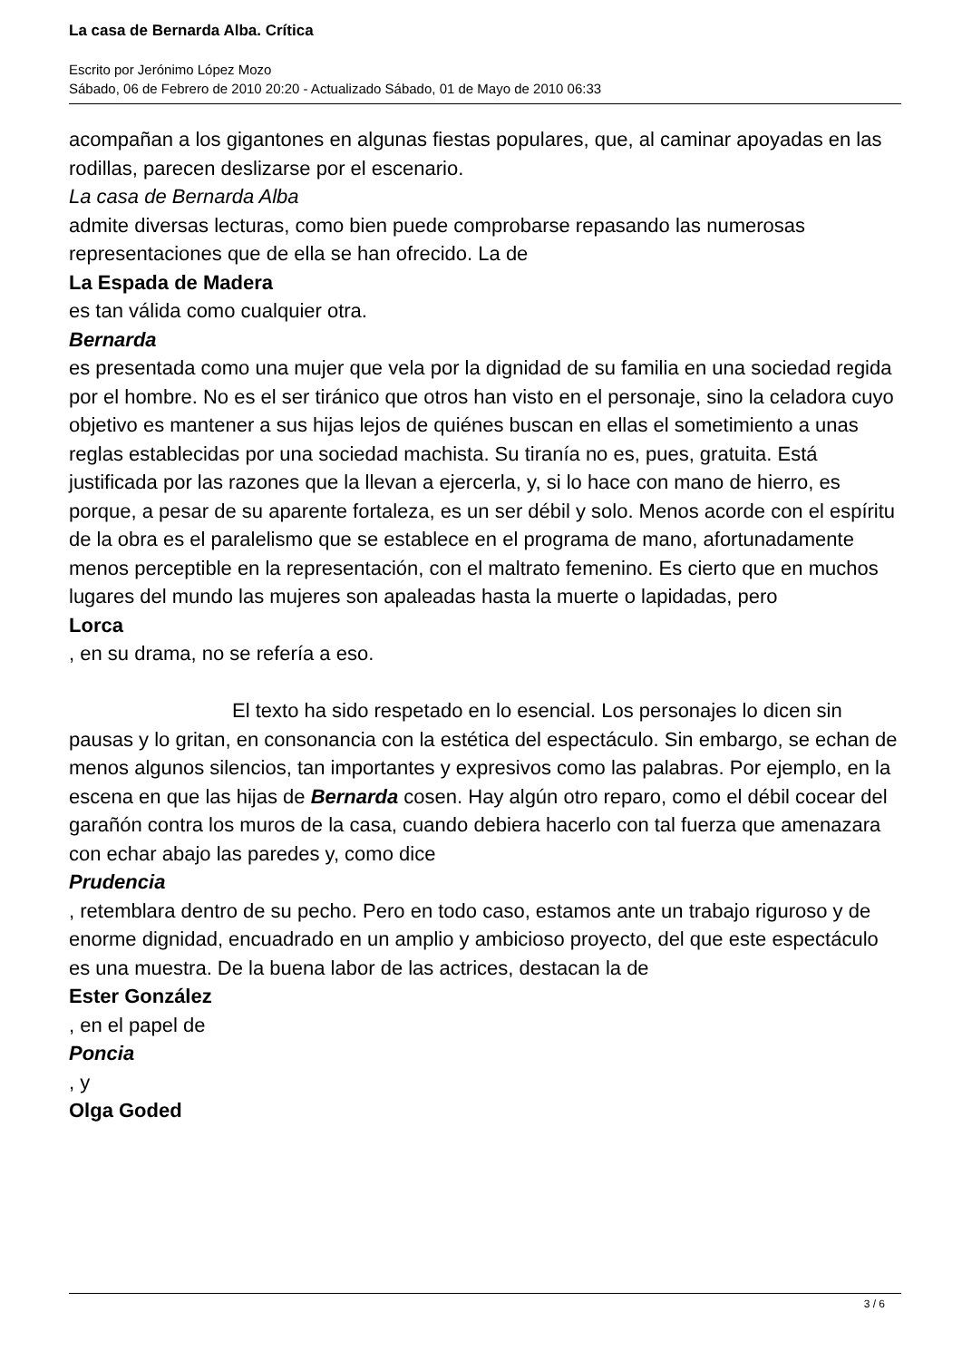La casa de Bernarda Alba. Crítica
Escrito por Jerónimo López Mozo
Sábado, 06 de Febrero de 2010 20:20 - Actualizado Sábado, 01 de Mayo de 2010 06:33
acompañan a los gigantones en algunas fiestas populares, que, al caminar apoyadas en las rodillas, parecen deslizarse por el escenario.
La casa de Bernarda Alba
admite diversas lecturas, como bien puede comprobarse repasando las numerosas representaciones que de ella se han ofrecido. La de
La Espada de Madera
es tan válida como cualquier otra.
Bernarda
es presentada como una mujer que vela por la dignidad de su familia en una sociedad regida por el hombre. No es el ser tiránico que otros han visto en el personaje, sino la celadora cuyo objetivo es mantener a sus hijas lejos de quiénes buscan en ellas el sometimiento a unas reglas establecidas por una sociedad machista. Su tiranía no es, pues, gratuita. Está justificada por las razones que la llevan a ejercerla, y, si lo hace con mano de hierro, es porque, a pesar de su aparente fortaleza, es un ser débil y solo. Menos acorde con el espíritu de la obra es el paralelismo que se establece en el programa de mano, afortunadamente menos perceptible en la representación, con el maltrato femenino. Es cierto que en muchos lugares del mundo las mujeres son apaleadas hasta la muerte o lapidadas, pero
Lorca
, en su drama, no se refería a eso.
El texto ha sido respetado en lo esencial. Los personajes lo dicen sin pausas y lo gritan, en consonancia con la estética del espectáculo. Sin embargo, se echan de menos algunos silencios, tan importantes y expresivos como las palabras. Por ejemplo, en la escena en que las hijas de Bernarda cosen. Hay algún otro reparo, como el débil cocear del garañón contra los muros de la casa, cuando debiera hacerlo con tal fuerza que amenazara con echar abajo las paredes y, como dice
Prudencia
, retemblara dentro de su pecho. Pero en todo caso, estamos ante un trabajo riguroso y de enorme dignidad, encuadrado en un amplio y ambicioso proyecto, del que este espectáculo es una muestra. De la buena labor de las actrices, destacan la de
Ester González
, en el papel de
Poncia
, y
Olga Goded
3 / 6